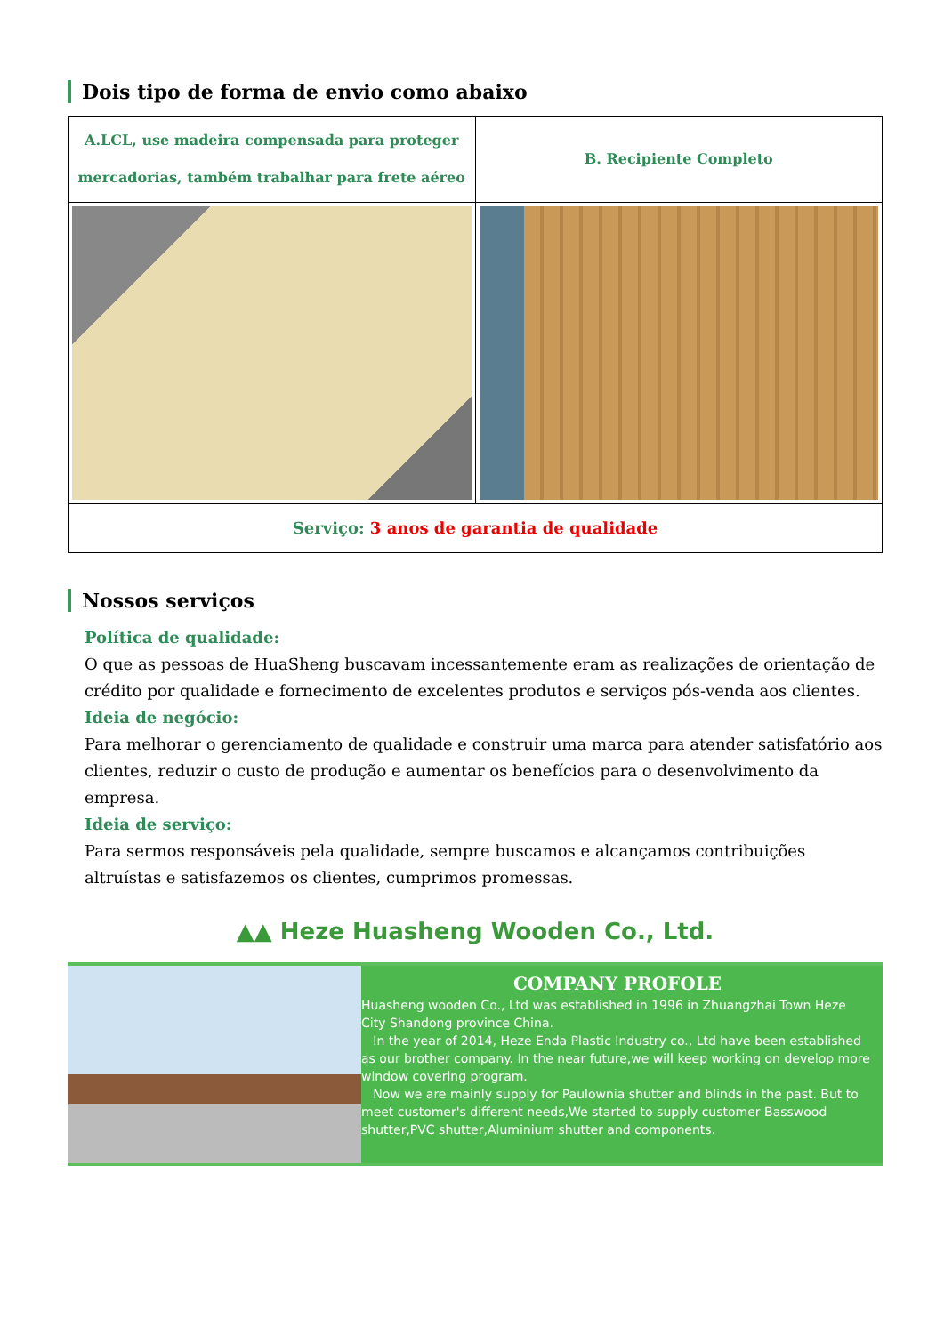Dois tipo de forma de envio como abaixo
| A.LCL, use madeira compensada para proteger mercadorias, também trabalhar para frete aéreo | B. Recipiente Completo |
| Serviço: 3 anos de garantia de qualidade | |
Nossos serviços
Política de qualidade:
O que as pessoas de HuaSheng buscavam incessantemente eram as realizações de orientação de crédito por qualidade e fornecimento de excelentes produtos e serviços pós-venda aos clientes.
Ideia de negócio:
Para melhorar o gerenciamento de qualidade e construir uma marca para atender satisfatório aos clientes, reduzir o custo de produção e aumentar os benefícios para o desenvolvimento da empresa.
Ideia de serviço:
Para sermos responsáveis pela qualidade, sempre buscamos e alcançamos contribuições altruístas e satisfazemos os clientes, cumprimos promessas.
▲▲ Heze Huasheng Wooden Co., Ltd.
COMPANY PROFOLE
Huasheng wooden Co., Ltd was established in 1996 in Zhuangzhai Town Heze City Shandong province China.
In the year of 2014, Heze Enda Plastic Industry co., Ltd have been established as our brother company. In the near future,we will keep working on develop more window covering program.
Now we are mainly supply for Paulownia shutter and blinds in the past. But to meet customer's different needs,We started to supply customer Basswood shutter,PVC shutter,Aluminium shutter and components.